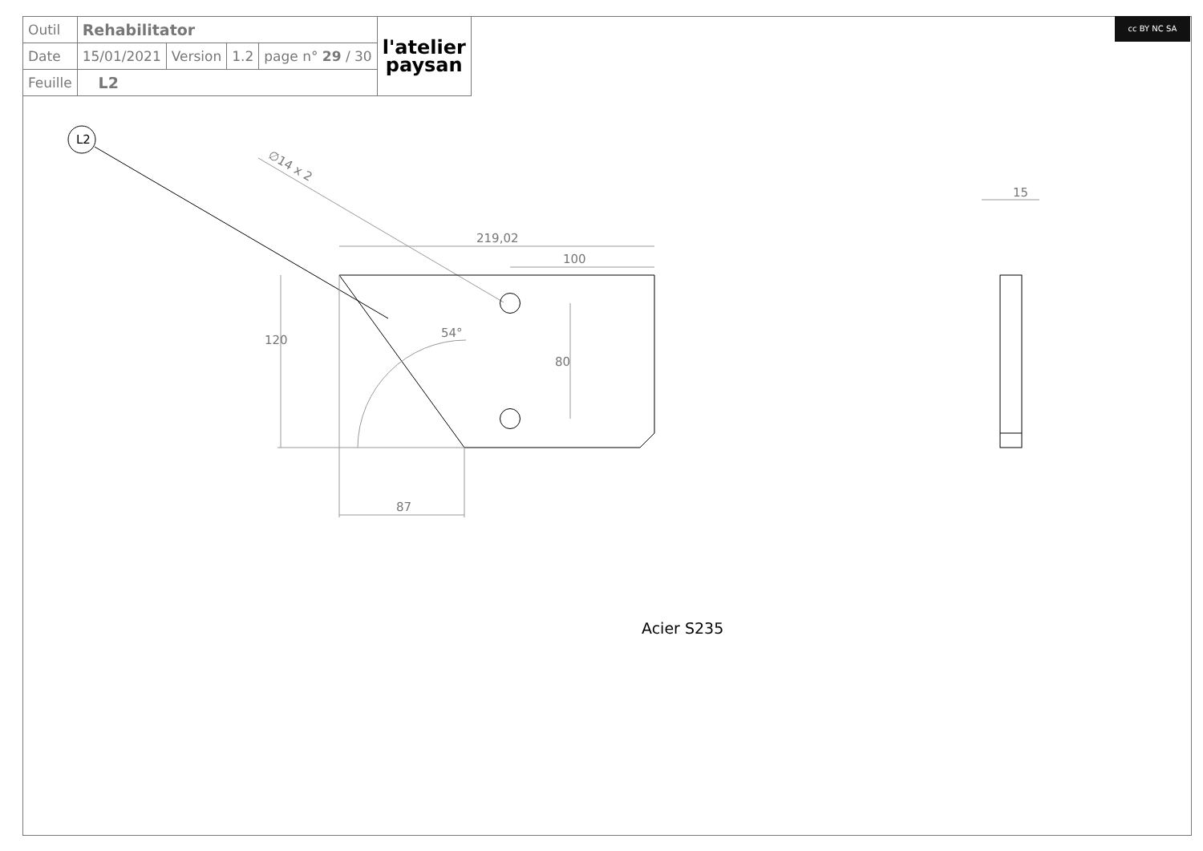| Outil | Rehabilitator | | | | l'atelier paysan |
| Date | 15/01/2021 | Version | 1.2 | page n° 29 / 30 | |
| Feuille | L2 | | | | |
cc BY NC SA
L2
∅14 x 2
219,02
100
120
80
54°
87
15
Acier S235